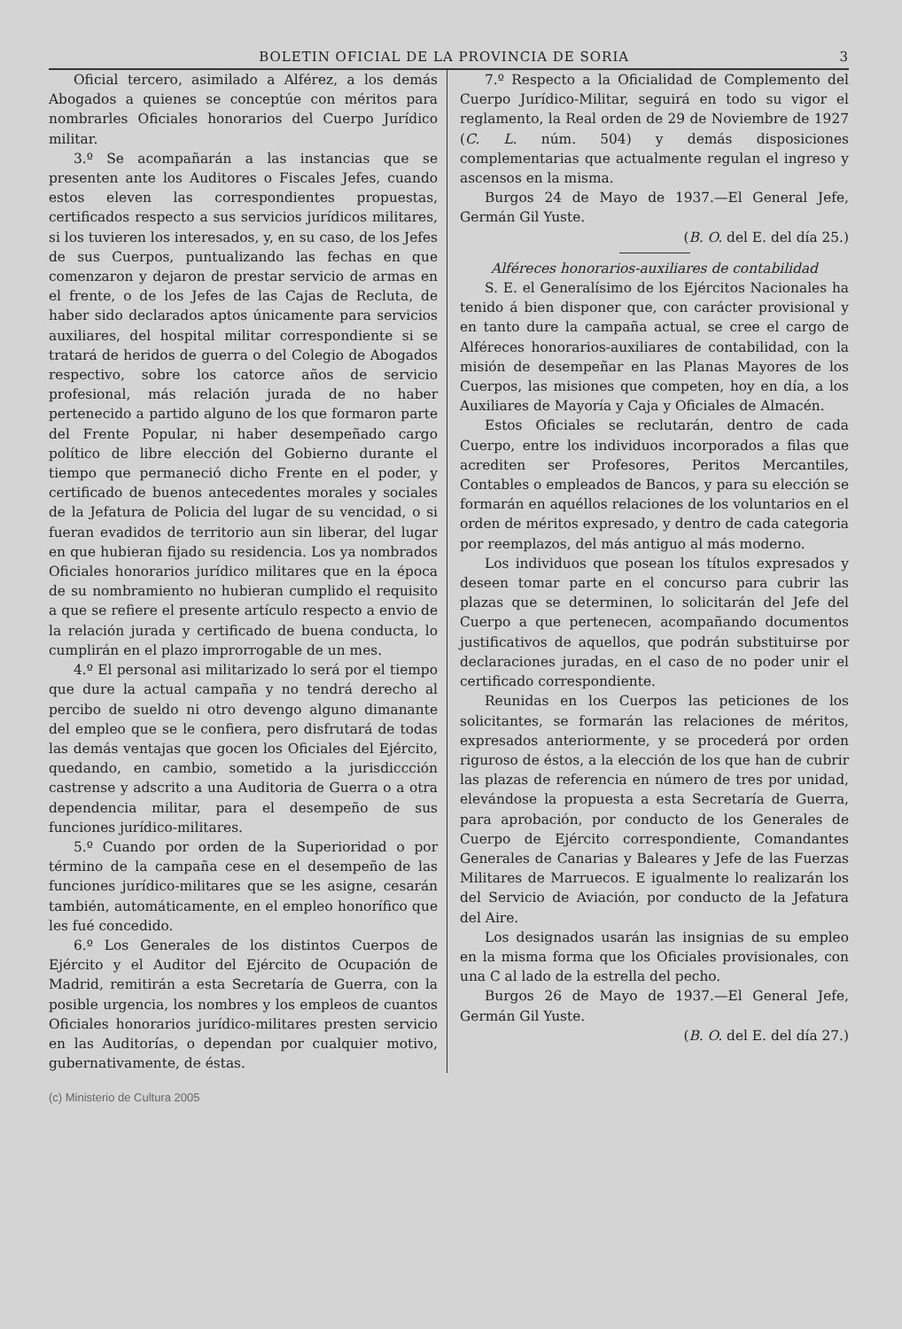BOLETIN OFICIAL DE LA PROVINCIA DE SORIA 3
Oficial tercero, asimilado a Alférez, a los demás Abogados a quienes se conceptúe con méritos para nombrarles Oficiales honorarios del Cuerpo Jurídico militar.
3.º Se acompañarán a las instancias que se presenten ante los Auditores o Fiscales Jefes, cuando estos eleven las correspondientes propuestas, certificados respecto a sus servicios jurídicos militares, si los tuvieren los interesados, y, en su caso, de los Jefes de sus Cuerpos, puntualizando las fechas en que comenzaron y dejaron de prestar servicio de armas en el frente, o de los Jefes de las Cajas de Recluta, de haber sido declarados aptos únicamente para servicios auxiliares, del hospital militar correspondiente si se tratará de heridos de guerra o del Colegio de Abogados respectivo, sobre los catorce años de servicio profesional, más relación jurada de no haber pertenecido a partido alguno de los que formaron parte del Frente Popular, ni haber desempeñado cargo político de libre elección del Gobierno durante el tiempo que permaneció dicho Frente en el poder, y certificado de buenos antecedentes morales y sociales de la Jefatura de Policia del lugar de su vencidad, o si fueran evadidos de territorio aun sin liberar, del lugar en que hubieran fijado su residencia. Los ya nombrados Oficiales honorarios jurídico militares que en la época de su nombramiento no hubieran cumplido el requisito a que se refiere el presente artículo respecto a envio de la relación jurada y certificado de buena conducta, lo cumplirán en el plazo improrrogable de un mes.
4.º El personal asi militarizado lo será por el tiempo que dure la actual campaña y no tendrá derecho al percibo de sueldo ni otro devengo alguno dimanante del empleo que se le confiera, pero disfrutará de todas las demás ventajas que gocen los Oficiales del Ejército, quedando, en cambio, sometido a la jurisdiccción castrense y adscrito a una Auditoria de Guerra o a otra dependencia militar, para el desempeño de sus funciones jurídico-militares.
5.º Cuando por orden de la Superioridad o por término de la campaña cese en el desempeño de las funciones jurídico-militares que se les asigne, cesarán también, automáticamente, en el empleo honorífico que les fué concedido.
6.º Los Generales de los distintos Cuerpos de Ejército y el Auditor del Ejército de Ocupación de Madrid, remitirán a esta Secretaría de Guerra, con la posible urgencia, los nombres y los empleos de cuantos Oficiales honorarios jurídico-militares presten servicio en las Auditorías, o dependan por cualquier motivo, gubernativamente, de éstas.
7.º Respecto a la Oficialidad de Complemento del Cuerpo Jurídico-Militar, seguirá en todo su vigor el reglamento, la Real orden de 29 de Noviembre de 1927 (C. L. núm. 504) y demás disposiciones complementarias que actualmente regulan el ingreso y ascensos en la misma.
Burgos 24 de Mayo de 1937.—El General Jefe, Germán Gil Yuste.
(B. O. del E. del día 25.)
Alféreces honorarios-auxiliares de contabilidad
S. E. el Generalísimo de los Ejércitos Nacionales ha tenido á bien disponer que, con carácter provisional y en tanto dure la campaña actual, se cree el cargo de Alféreces honorarios-auxiliares de contabilidad, con la misión de desempeñar en las Planas Mayores de los Cuerpos, las misiones que competen, hoy en día, a los Auxiliares de Mayoría y Caja y Oficiales de Almacén.
Estos Oficiales se reclutarán, dentro de cada Cuerpo, entre los individuos incorporados a filas que acrediten ser Profesores, Peritos Mercantiles, Contables o empleados de Bancos, y para su elección se formarán en aquéllos relaciones de los voluntarios en el orden de méritos expresado, y dentro de cada categoria por reemplazos, del más antiguo al más moderno.
Los individuos que posean los títulos expresados y deseen tomar parte en el concurso para cubrir las plazas que se determinen, lo solicitarán del Jefe del Cuerpo a que pertenecen, acompañando documentos justificativos de aquellos, que podrán substituirse por declaraciones juradas, en el caso de no poder unir el certificado correspondiente.
Reunidas en los Cuerpos las peticiones de los solicitantes, se formarán las relaciones de méritos, expresados anteriormente, y se procederá por orden riguroso de éstos, a la elección de los que han de cubrir las plazas de referencia en número de tres por unidad, elevándose la propuesta a esta Secretaría de Guerra, para aprobación, por conducto de los Generales de Cuerpo de Ejército correspondiente, Comandantes Generales de Canarias y Baleares y Jefe de las Fuerzas Militares de Marruecos. E igualmente lo realizarán los del Servicio de Aviación, por conducto de la Jefatura del Aire.
Los designados usarán las insignias de su empleo en la misma forma que los Oficiales provisionales, con una C al lado de la estrella del pecho.
Burgos 26 de Mayo de 1937.—El General Jefe, Germán Gil Yuste.
(B. O. del E. del día 27.)
(c) Ministerio de Cultura 2005